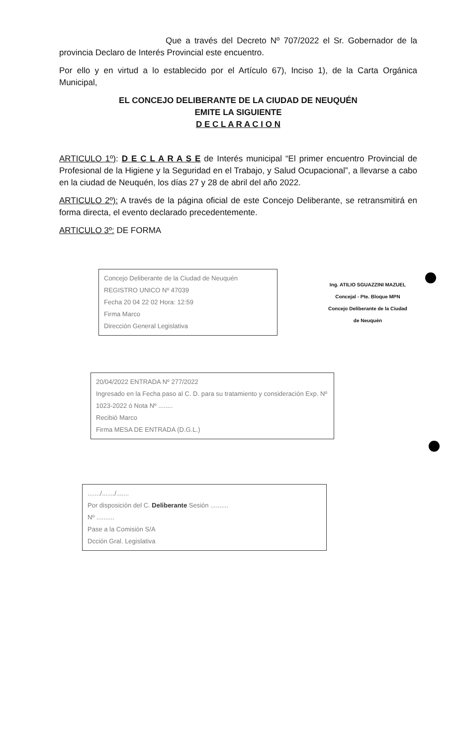Que a través del Decreto Nº 707/2022 el Sr. Gobernador de la provincia Declaro de Interés Provincial este encuentro.
Por ello y en virtud a lo establecido por el Artículo 67), Inciso 1), de la Carta Orgánica Municipal,
EL CONCEJO DELIBERANTE DE LA CIUDAD DE NEUQUÉN
EMITE LA SIGUIENTE
D E C L A R A C I O N
ARTICULO 1º): D E C L A R A S E de Interés municipal “El primer encuentro Provincial de Profesional de la Higiene y la Seguridad en el Trabajo, y Salud Ocupacional”, a llevarse a cabo en la ciudad de Neuquén, los días 27 y 28 de abril del año 2022.
ARTICULO 2º): A través de la página oficial de este Concejo Deliberante, se retransmitirá en forma directa, el evento declarado precedentemente.
ARTICULO 3º: DE FORMA
Ing. ATILIO SGUAZZINI MAZUEL
Concejal - Pte. Bloque MPN
Concejo Deliberante de la Ciudad
de Neuquén
Concejo Deliberante de la Ciudad de Neuquén
REGISTRO UNICO Nº 47039
Fecha 20 04 22 02 Hora: 12:59
Firma Marco
Dirección General Legislativa
20/04/2022 ENTRADA Nº 277/2022
Ingresado en la Fecha paso al C. D. para su tratamiento y consideración Exp. Nº 1023-2022 ó Nota Nº ........
Recibió Marco
Firma MESA DE ENTRADA (D.G.L.)
......./......./.......
Por disposición del C. Deliberante Sesión ..........
Nº ..........
Pase a la Comisión S/A
Dcción Gral. Legislativa